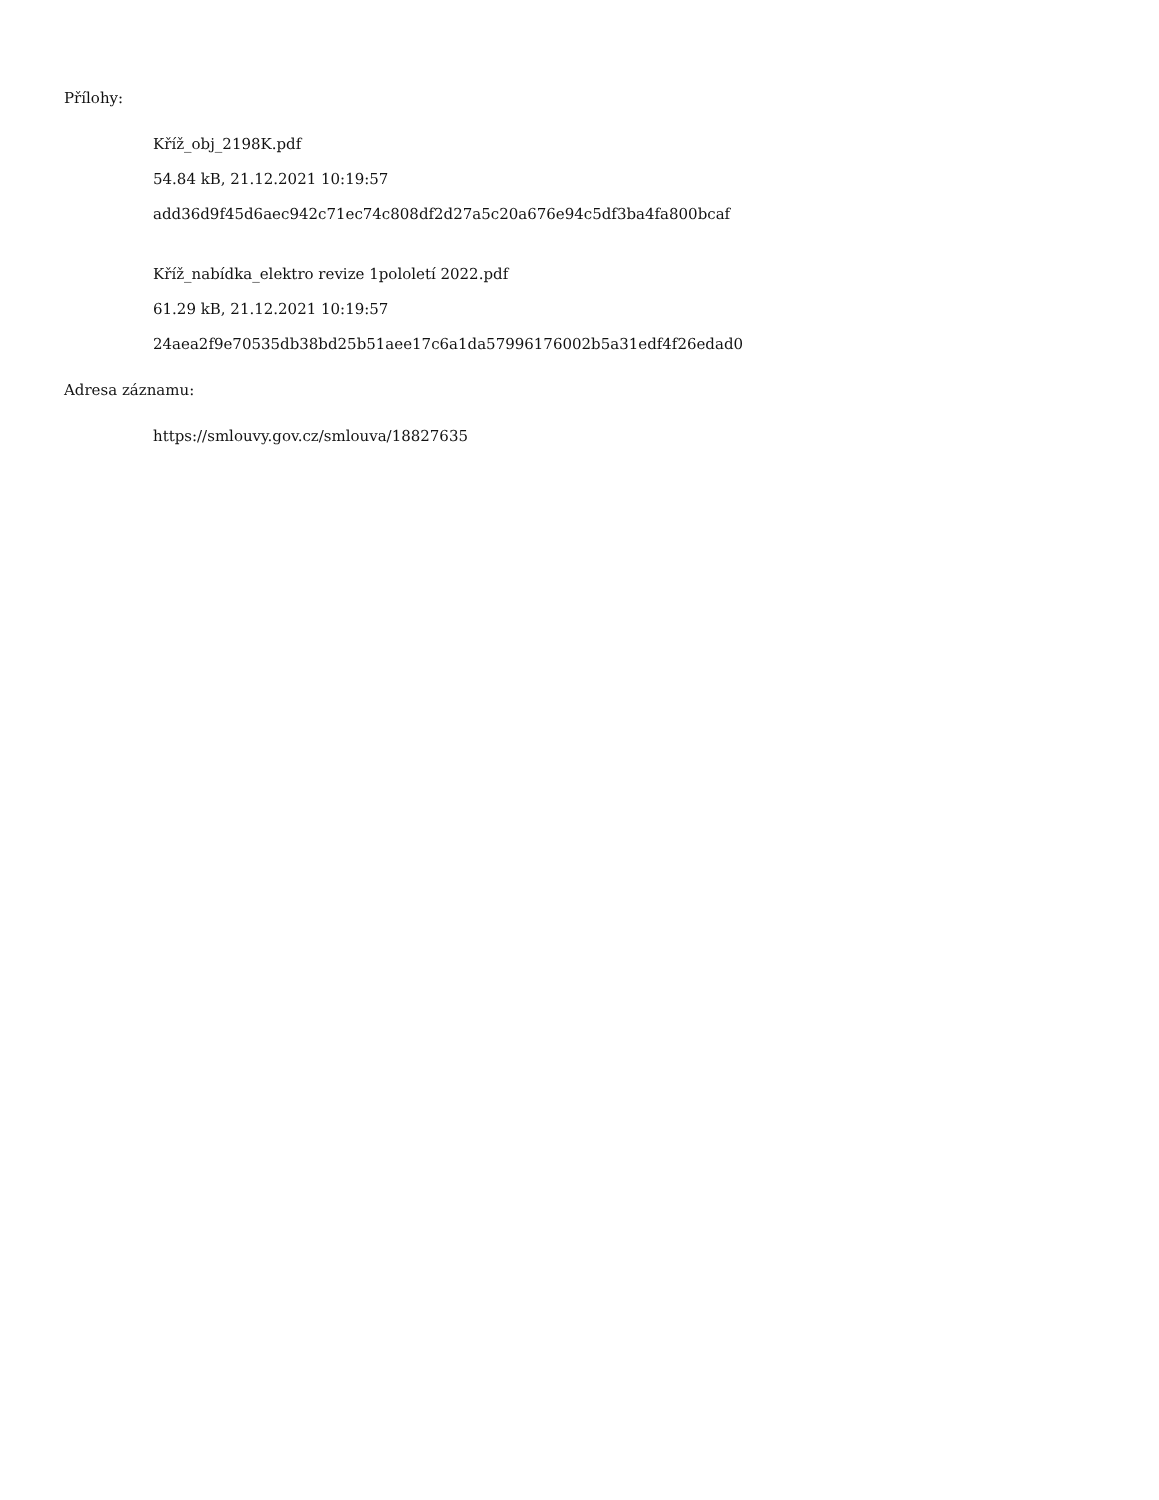Přílohy:
Kříž_obj_2198K.pdf
54.84 kB, 21.12.2021 10:19:57
add36d9f45d6aec942c71ec74c808df2d27a5c20a676e94c5df3ba4fa800bcaf
Kříž_nabídka_elektro revize 1pololetí 2022.pdf
61.29 kB, 21.12.2021 10:19:57
24aea2f9e70535db38bd25b51aee17c6a1da57996176002b5a31edf4f26edad0
Adresa záznamu:
https://smlouvy.gov.cz/smlouva/18827635